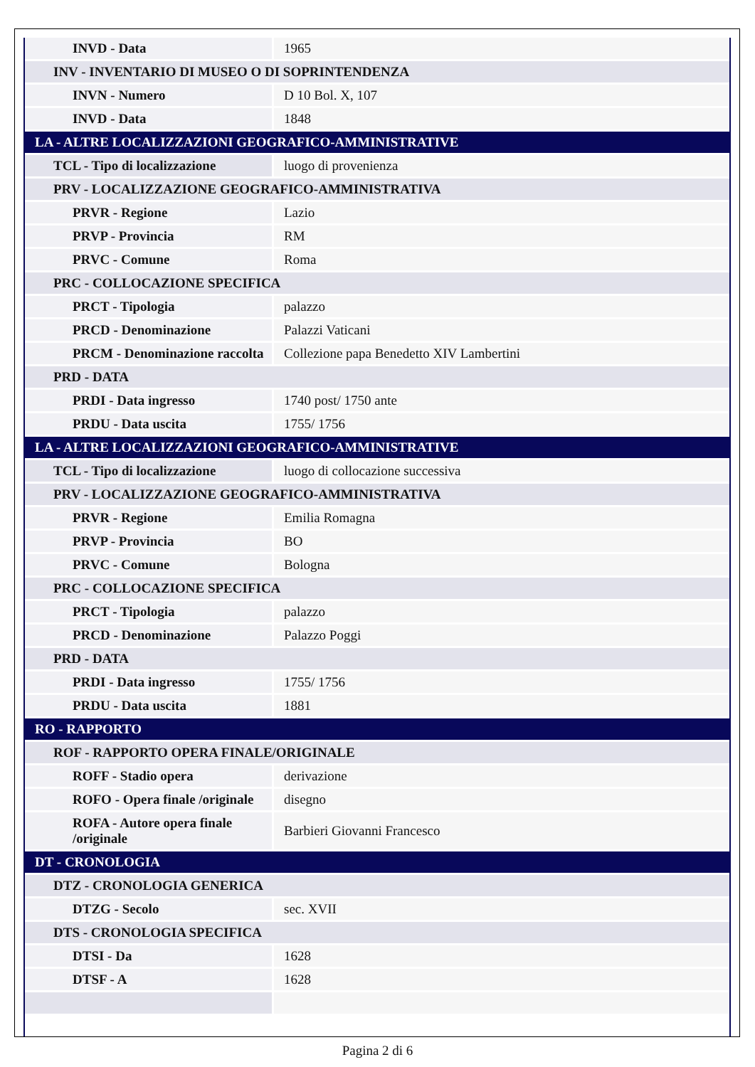| INVD - Data | 1965 |
| INV - INVENTARIO DI MUSEO O DI SOPRINTENDENZA | |
| INVN - Numero | D 10 Bol. X, 107 |
| INVD - Data | 1848 |
| LA - ALTRE LOCALIZZAZIONI GEOGRAFICO-AMMINISTRATIVE | |
| TCL - Tipo di localizzazione | luogo di provenienza |
| PRV - LOCALIZZAZIONE GEOGRAFICO-AMMINISTRATIVA | |
| PRVR - Regione | Lazio |
| PRVP - Provincia | RM |
| PRVC - Comune | Roma |
| PRC - COLLOCAZIONE SPECIFICA | |
| PRCT - Tipologia | palazzo |
| PRCD - Denominazione | Palazzi Vaticani |
| PRCM - Denominazione raccolta | Collezione papa Benedetto XIV Lambertini |
| PRD - DATA | |
| PRDI - Data ingresso | 1740 post/ 1750 ante |
| PRDU - Data uscita | 1755/ 1756 |
| LA - ALTRE LOCALIZZAZIONI GEOGRAFICO-AMMINISTRATIVE | |
| TCL - Tipo di localizzazione | luogo di collocazione successiva |
| PRV - LOCALIZZAZIONE GEOGRAFICO-AMMINISTRATIVA | |
| PRVR - Regione | Emilia Romagna |
| PRVP - Provincia | BO |
| PRVC - Comune | Bologna |
| PRC - COLLOCAZIONE SPECIFICA | |
| PRCT - Tipologia | palazzo |
| PRCD - Denominazione | Palazzo Poggi |
| PRD - DATA | |
| PRDI - Data ingresso | 1755/ 1756 |
| PRDU - Data uscita | 1881 |
| RO - RAPPORTO | |
| ROF - RAPPORTO OPERA FINALE/ORIGINALE | |
| ROFF - Stadio opera | derivazione |
| ROFO - Opera finale /originale | disegno |
| ROFA - Autore opera finale /originale | Barbieri Giovanni Francesco |
| DT - CRONOLOGIA | |
| DTZ - CRONOLOGIA GENERICA | |
| DTZG - Secolo | sec. XVII |
| DTS - CRONOLOGIA SPECIFICA | |
| DTSI - Da | 1628 |
| DTSF - A | 1628 |
Pagina 2 di 6